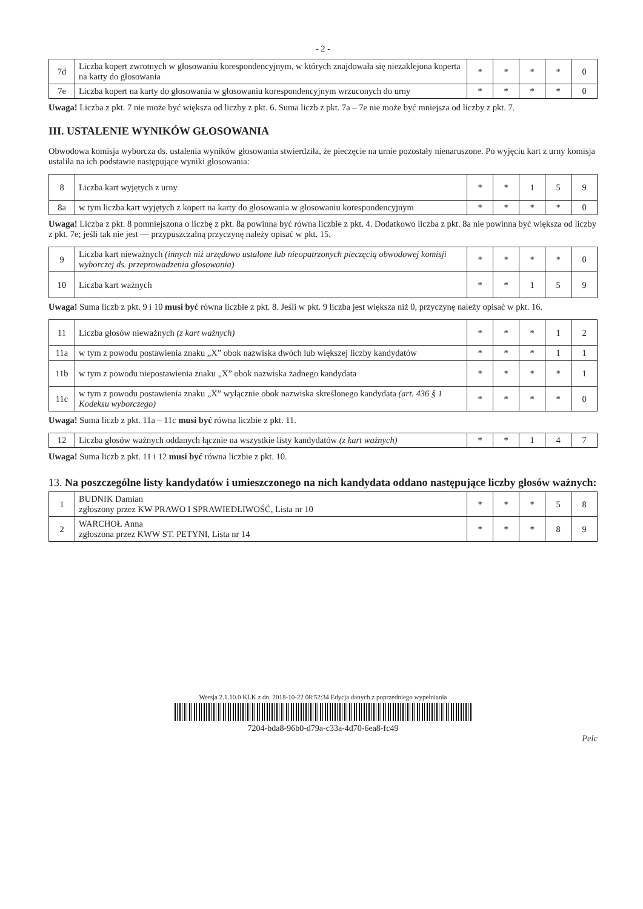- 2 -
| 7d | Liczba kopert zwrotnych w głosowaniu korespondencyjnym, w których znajdowała się niezaklejona koperta na karty do głosowania | * | * | * | * | 0 |
| 7e | Liczba kopert na karty do głosowania w głosowaniu korespondencyjnym wrzuconych do urny | * | * | * | * | 0 |
Uwaga! Liczba z pkt. 7 nie może być większa od liczby z pkt. 6. Suma liczb z pkt. 7a – 7e nie może być mniejsza od liczby z pkt. 7.
III. USTALENIE WYNIKÓW GŁOSOWANIA
Obwodowa komisja wyborcza ds. ustalenia wyników głosowania stwierdziła, że pieczęcie na urnie pozostały nienaruszone. Po wyjęciu kart z urny komisja ustaliła na ich podstawie następujące wyniki głosowania:
| 8 | Liczba kart wyjętych z urny | * | * | 1 | 5 | 9 |
| 8a | w tym liczba kart wyjętych z kopert na karty do głosowania w głosowaniu korespondencyjnym | * | * | * | * | 0 |
Uwaga! Liczba z pkt. 8 pomniejszona o liczbę z pkt. 8a powinna być równa liczbie z pkt. 4. Dodatkowo liczba z pkt. 8a nie powinna być większa od liczby z pkt. 7e; jeśli tak nie jest — przypuszczalną przyczynę należy opisać w pkt. 15.
| 9 | Liczba kart nieważnych (innych niż urzędowo ustalone lub nieopatrzonych pieczęcią obwodowej komisji wyborczej ds. przeprowadzenia głosowania) | * | * | * | * | 0 |
| 10 | Liczba kart ważnych | * | * | 1 | 5 | 9 |
Uwaga! Suma liczb z pkt. 9 i 10 musi być równa liczbie z pkt. 8. Jeśli w pkt. 9 liczba jest większa niż 0, przyczynę należy opisać w pkt. 16.
| 11 | Liczba głosów nieważnych (z kart ważnych) | * | * | * | 1 | 2 |
| 11a | w tym z powodu postawienia znaku „X” obok nazwiska dwóch lub większej liczby kandydatów | * | * | * | 1 | 1 |
| 11b | w tym z powodu niepostawienia znaku „X” obok nazwiska żadnego kandydata | * | * | * | * | 1 |
| 11c | w tym z powodu postawienia znaku „X” wyłącznie obok nazwiska skreślonego kandydata (art. 436 § 1 Kodeksu wyborczego) | * | * | * | * | 0 |
Uwaga! Suma liczb z pkt. 11a – 11c musi być równa liczbie z pkt. 11.
| 12 | Liczba głosów ważnych oddanych łącznie na wszystkie listy kandydatów (z kart ważnych) | * | * | 1 | 4 | 7 |
Uwaga! Suma liczb z pkt. 11 i 12 musi być równa liczbie z pkt. 10.
13. Na poszczególne listy kandydatów i umieszczonego na nich kandydata oddano następujące liczby głosów ważnych:
| 1 | BUDNIK Damian zgłoszony przez KW PRAWO I SPRAWIEDLIWOŚĆ, Lista nr 10 | * | * | * | 5 | 8 |
| 2 | WARCHOŁ Anna zgłoszona przez KWW ST. PETYNI, Lista nr 14 | * | * | * | 8 | 9 |
Wersja 2.1.10.0 KLK z dn. 2018-10-22 08:52:34 Edycja danych z poprzedniego wypełniania
7204-bda8-96b0-d79a-c33a-4d70-6ea8-fc49
Pelc